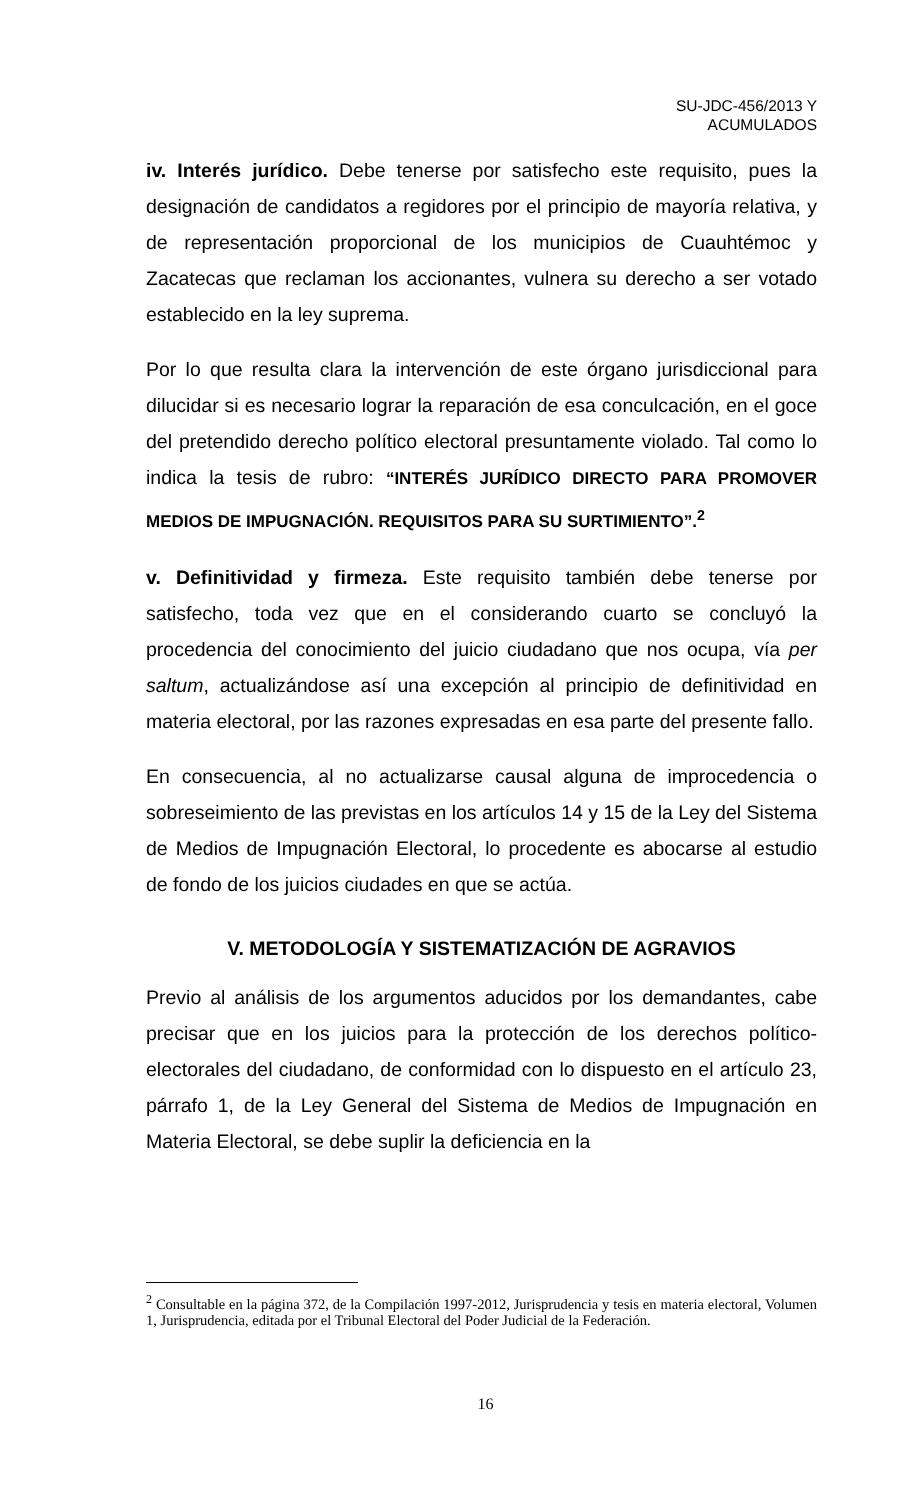SU-JDC-456/2013 Y
ACUMULADOS
iv. Interés jurídico. Debe tenerse por satisfecho este requisito, pues la designación de candidatos a regidores por el principio de mayoría relativa, y de representación proporcional de los municipios de Cuauhtémoc y Zacatecas que reclaman los accionantes, vulnera su derecho a ser votado establecido en la ley suprema.
Por lo que resulta clara la intervención de este órgano jurisdiccional para dilucidar si es necesario lograr la reparación de esa conculcación, en el goce del pretendido derecho político electoral presuntamente violado. Tal como lo indica la tesis de rubro: “INTERÉS JURÍDICO DIRECTO PARA PROMOVER MEDIOS DE IMPUGNACIÓN. REQUISITOS PARA SU SURTIMIENTO”.<sup>2</sup>
v. Definitividad y firmeza. Este requisito también debe tenerse por satisfecho, toda vez que en el considerando cuarto se concluyó la procedencia del conocimiento del juicio ciudadano que nos ocupa, vía per saltum, actualizándose así una excepción al principio de definitividad en materia electoral, por las razones expresadas en esa parte del presente fallo.
En consecuencia, al no actualizarse causal alguna de improcedencia o sobreseimiento de las previstas en los artículos 14 y 15 de la Ley del Sistema de Medios de Impugnación Electoral, lo procedente es abocarse al estudio de fondo de los juicios ciudades en que se actúa.
V. METODOLOGÍA Y SISTEMATIZACIÓN DE AGRAVIOS
Previo al análisis de los argumentos aducidos por los demandantes, cabe precisar que en los juicios para la protección de los derechos político-electorales del ciudadano, de conformidad con lo dispuesto en el artículo 23, párrafo 1, de la Ley General del Sistema de Medios de Impugnación en Materia Electoral, se debe suplir la deficiencia en la
<sup>2</sup> Consultable en la página 372, de la Compilación 1997-2012, Jurisprudencia y tesis en materia electoral, Volumen 1, Jurisprudencia, editada por el Tribunal Electoral del Poder Judicial de la Federación.
16